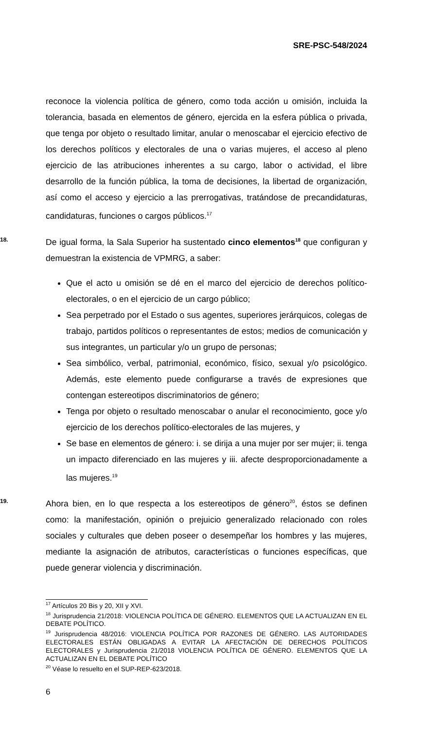SRE-PSC-548/2024
reconoce la violencia política de género, como toda acción u omisión, incluida la tolerancia, basada en elementos de género, ejercida en la esfera pública o privada, que tenga por objeto o resultado limitar, anular o menoscabar el ejercicio efectivo de los derechos políticos y electorales de una o varias mujeres, el acceso al pleno ejercicio de las atribuciones inherentes a su cargo, labor o actividad, el libre desarrollo de la función pública, la toma de decisiones, la libertad de organización, así como el acceso y ejercicio a las prerrogativas, tratándose de precandidaturas, candidaturas, funciones o cargos públicos.<sup>17</sup>
18.
De igual forma, la Sala Superior ha sustentado cinco elementos<sup>18</sup> que configuran y demuestran la existencia de VPMRG, a saber:
Que el acto u omisión se dé en el marco del ejercicio de derechos político-electorales, o en el ejercicio de un cargo público;
Sea perpetrado por el Estado o sus agentes, superiores jerárquicos, colegas de trabajo, partidos políticos o representantes de estos; medios de comunicación y sus integrantes, un particular y/o un grupo de personas;
Sea simbólico, verbal, patrimonial, económico, físico, sexual y/o psicológico. Además, este elemento puede configurarse a través de expresiones que contengan estereotipos discriminatorios de género;
Tenga por objeto o resultado menoscabar o anular el reconocimiento, goce y/o ejercicio de los derechos político-electorales de las mujeres, y
Se base en elementos de género: i. se dirija a una mujer por ser mujer; ii. tenga un impacto diferenciado en las mujeres y iii. afecte desproporcionadamente a las mujeres.<sup>19</sup>
19.
Ahora bien, en lo que respecta a los estereotipos de género<sup>20</sup>, éstos se definen como: la manifestación, opinión o prejuicio generalizado relacionado con roles sociales y culturales que deben poseer o desempeñar los hombres y las mujeres, mediante la asignación de atributos, características o funciones específicas, que puede generar violencia y discriminación.
<sup>17</sup> Artículos 20 Bis y 20, XII y XVI.
<sup>18</sup> Jurisprudencia 21/2018: VIOLENCIA POLÍTICA DE GÉNERO. ELEMENTOS QUE LA ACTUALIZAN EN EL DEBATE POLÍTICO.
<sup>19</sup> Jurisprudencia 48/2016: VIOLENCIA POLÍTICA POR RAZONES DE GÉNERO. LAS AUTORIDADES ELECTORALES ESTÁN OBLIGADAS A EVITAR LA AFECTACIÓN DE DERECHOS POLÍTICOS ELECTORALES y Jurisprudencia 21/2018 VIOLENCIA POLÍTICA DE GÉNERO. ELEMENTOS QUE LA ACTUALIZAN EN EL DEBATE POLÍTICO
<sup>20</sup> Véase lo resuelto en el SUP-REP-623/2018.
6